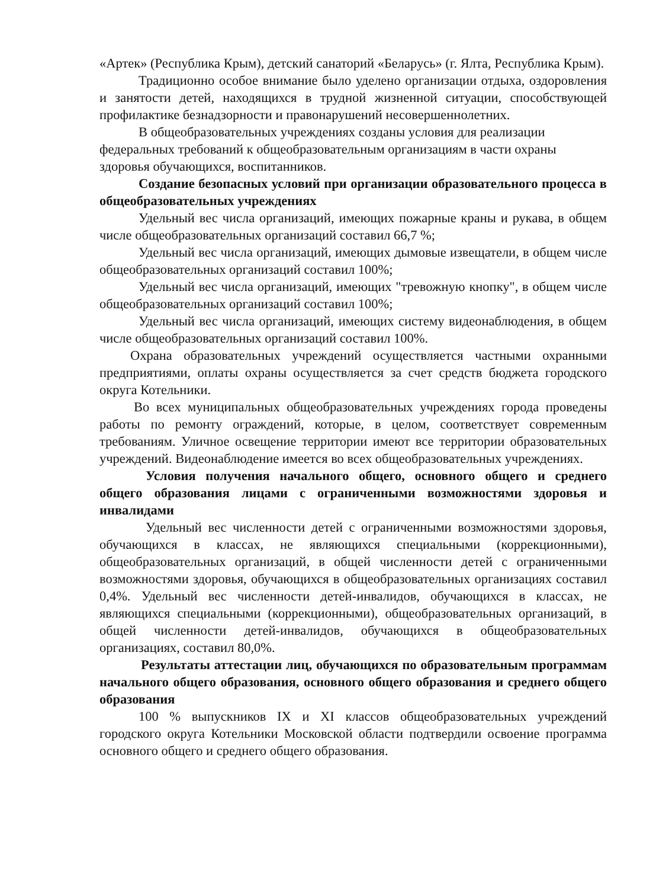«Артек» (Республика Крым), детский санаторий «Беларусь» (г. Ялта, Республика Крым).
Традиционно особое внимание было уделено организации отдыха, оздоровления и занятости детей, находящихся в трудной жизненной ситуации, способствующей профилактике безнадзорности и правонарушений несовершеннолетних.
В общеобразовательных учреждениях созданы условия для реализации федеральных требований к общеобразовательным организациям в части охраны здоровья обучающихся, воспитанников.
Создание безопасных условий при организации образовательного процесса в общеобразовательных учреждениях
Удельный вес числа организаций, имеющих пожарные краны и рукава, в общем числе общеобразовательных организаций составил 66,7 %;
Удельный вес числа организаций, имеющих дымовые извещатели, в общем числе общеобразовательных организаций составил 100%;
Удельный вес числа организаций, имеющих "тревожную кнопку", в общем числе общеобразовательных организаций составил 100%;
Удельный вес числа организаций, имеющих систему видеонаблюдения, в общем числе общеобразовательных организаций составил 100%.
Охрана образовательных учреждений осуществляется частными охранными предприятиями, оплаты охраны осуществляется за счет средств бюджета городского округа Котельники.
Во всех муниципальных общеобразовательных учреждениях города проведены работы по ремонту ограждений, которые, в целом, соответствует современным требованиям. Уличное освещение территории имеют все территории образовательных учреждений. Видеонаблюдение имеется во всех общеобразовательных учреждениях.
Условия получения начального общего, основного общего и среднего общего образования лицами с ограниченными возможностями здоровья и инвалидами
Удельный вес численности детей с ограниченными возможностями здоровья, обучающихся в классах, не являющихся специальными (коррекционными), общеобразовательных организаций, в общей численности детей с ограниченными возможностями здоровья, обучающихся в общеобразовательных организациях составил 0,4%. Удельный вес численности детей-инвалидов, обучающихся в классах, не являющихся специальными (коррекционными), общеобразовательных организаций, в общей численности детей-инвалидов, обучающихся в общеобразовательных организациях, составил 80,0%.
Результаты аттестации лиц, обучающихся по образовательным программам начального общего образования, основного общего образования и среднего общего образования
100 % выпускников IX и XI классов общеобразовательных учреждений городского округа Котельники Московской области подтвердили освоение программа основного общего и среднего общего образования.